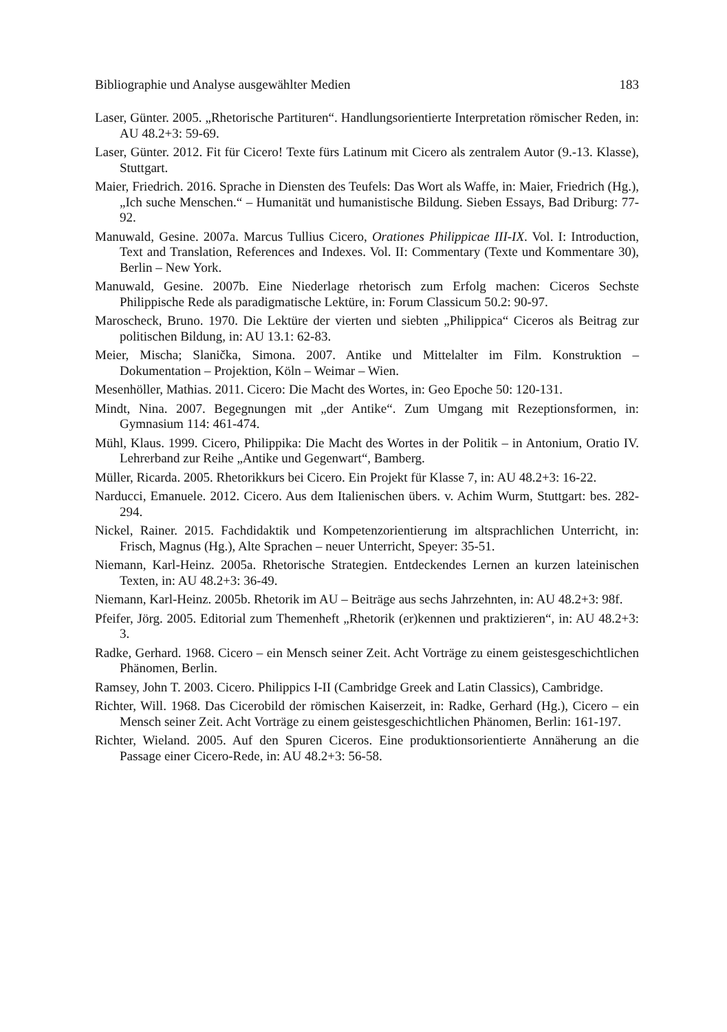Bibliographie und Analyse ausgewählter Medien 183
Laser, Günter. 2005. „Rhetorische Partituren“. Handlungsorientierte Interpretation römischer Reden, in: AU 48.2+3: 59-69.
Laser, Günter. 2012. Fit für Cicero! Texte fürs Latinum mit Cicero als zentralem Autor (9.-13. Klasse), Stuttgart.
Maier, Friedrich. 2016. Sprache in Diensten des Teufels: Das Wort als Waffe, in: Maier, Friedrich (Hg.), „Ich suche Menschen.“ – Humanität und humanistische Bildung. Sieben Essays, Bad Driburg: 77-92.
Manuwald, Gesine. 2007a. Marcus Tullius Cicero, Orationes Philippicae III-IX. Vol. I: Introduction, Text and Translation, References and Indexes. Vol. II: Commentary (Texte und Kommentare 30), Berlin – New York.
Manuwald, Gesine. 2007b. Eine Niederlage rhetorisch zum Erfolg machen: Ciceros Sechste Philippische Rede als paradigmatische Lektüre, in: Forum Classicum 50.2: 90-97.
Maroscheck, Bruno. 1970. Die Lektüre der vierten und siebten „Philippica“ Ciceros als Beitrag zur politischen Bildung, in: AU 13.1: 62-83.
Meier, Mischa; Slanička, Simona. 2007. Antike und Mittelalter im Film. Konstruktion – Dokumentation – Projektion, Köln – Weimar – Wien.
Mesenhöller, Mathias. 2011. Cicero: Die Macht des Wortes, in: Geo Epoche 50: 120-131.
Mindt, Nina. 2007. Begegnungen mit „der Antike“. Zum Umgang mit Rezeptionsformen, in: Gymnasium 114: 461-474.
Mühl, Klaus. 1999. Cicero, Philippika: Die Macht des Wortes in der Politik – in Antonium, Oratio IV. Lehrerband zur Reihe „Antike und Gegenwart“, Bamberg.
Müller, Ricarda. 2005. Rhetorikkurs bei Cicero. Ein Projekt für Klasse 7, in: AU 48.2+3: 16-22.
Narducci, Emanuele. 2012. Cicero. Aus dem Italienischen übers. v. Achim Wurm, Stuttgart: bes. 282-294.
Nickel, Rainer. 2015. Fachdidaktik und Kompetenzorientierung im altsprachlichen Unterricht, in: Frisch, Magnus (Hg.), Alte Sprachen – neuer Unterricht, Speyer: 35-51.
Niemann, Karl-Heinz. 2005a. Rhetorische Strategien. Entdeckendes Lernen an kurzen lateinischen Texten, in: AU 48.2+3: 36-49.
Niemann, Karl-Heinz. 2005b. Rhetorik im AU – Beiträge aus sechs Jahrzehnten, in: AU 48.2+3: 98f.
Pfeifer, Jörg. 2005. Editorial zum Themenheft „Rhetorik (er)kennen und praktizieren“, in: AU 48.2+3: 3.
Radke, Gerhard. 1968. Cicero – ein Mensch seiner Zeit. Acht Vorträge zu einem geistesgeschichtlichen Phänomen, Berlin.
Ramsey, John T. 2003. Cicero. Philippics I-II (Cambridge Greek and Latin Classics), Cambridge.
Richter, Will. 1968. Das Cicerobild der römischen Kaiserzeit, in: Radke, Gerhard (Hg.), Cicero – ein Mensch seiner Zeit. Acht Vorträge zu einem geistesgeschichtlichen Phänomen, Berlin: 161-197.
Richter, Wieland. 2005. Auf den Spuren Ciceros. Eine produktionsorientierte Annäherung an die Passage einer Cicero-Rede, in: AU 48.2+3: 56-58.